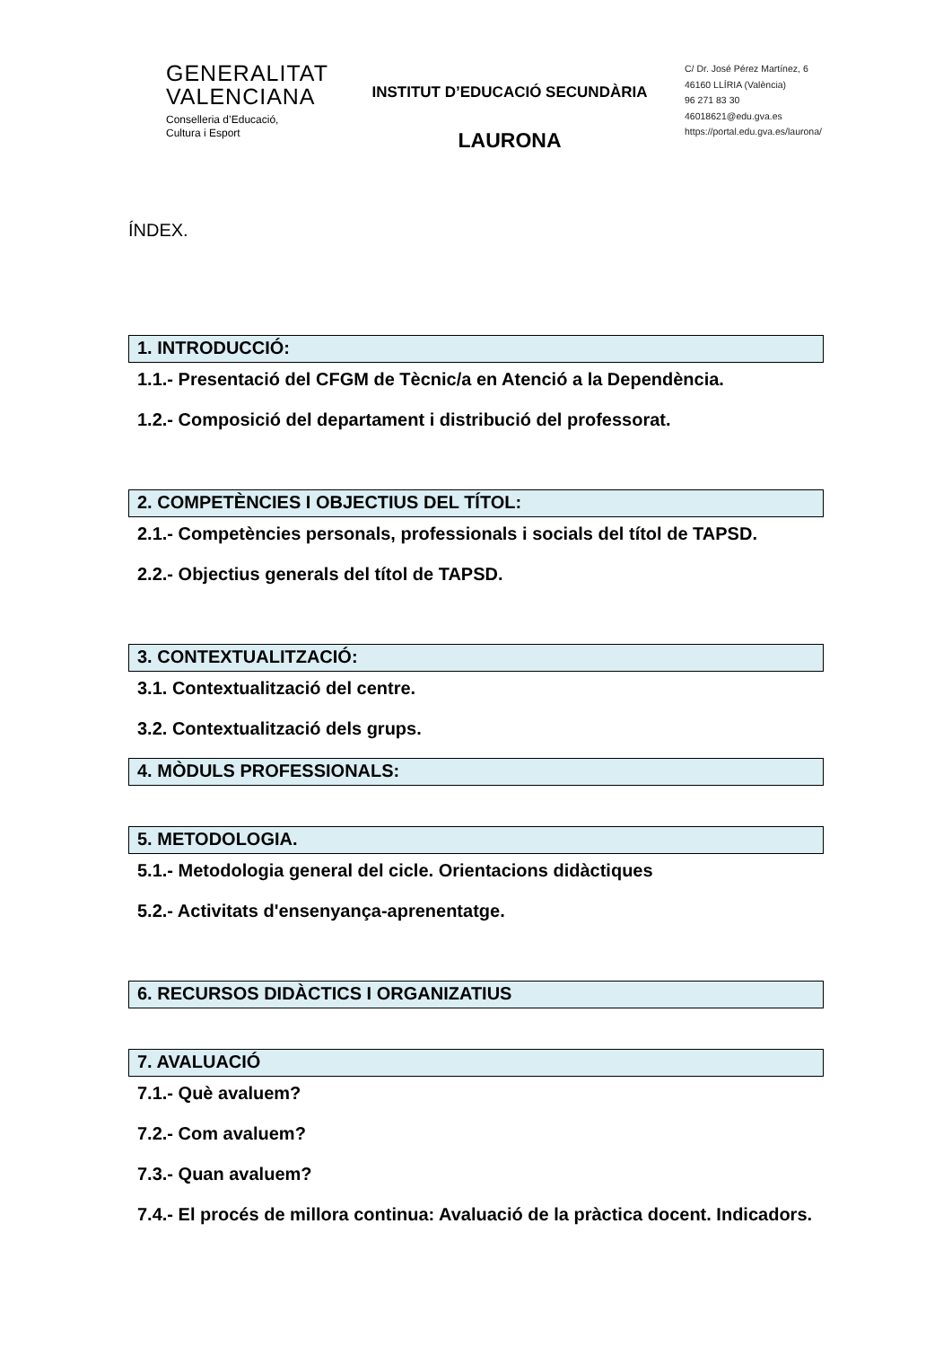GENERALITAT
VALENCIANA
Conselleria d’Educació,
Cultura i Esport
INSTITUT D’EDUCACIÓ SECUNDÀRIA
LAURONA
C/ Dr. José Pérez Martínez, 6
46160 LLÍRIA (València)
96 271 83 30
46018621@edu.gva.es
https://portal.edu.gva.es/laurona/
ÍNDEX.
1. INTRODUCCIÓ:
1.1.- Presentació del CFGM de Tècnic/a en Atenció a la Dependència.
1.2.- Composició del departament i distribució del professorat.
2. COMPETÈNCIES I OBJECTIUS DEL TÍTOL:
2.1.- Competències personals, professionals i socials del títol de TAPSD.
2.2.- Objectius generals del títol de TAPSD.
3. CONTEXTUALITZACIÓ:
3.1. Contextualització del centre.
3.2. Contextualització dels grups.
4. MÒDULS PROFESSIONALS:
5. METODOLOGIA.
5.1.- Metodologia general del cicle. Orientacions didàctiques
5.2.- Activitats d'ensenyança-aprenentatge.
6. RECURSOS DIDÀCTICS I ORGANIZATIUS
7. AVALUACIÓ
7.1.- Què avaluem?
7.2.- Com avaluem?
7.3.- Quan avaluem?
7.4.- El procés de millora continua: Avaluació de la pràctica docent. Indicadors.